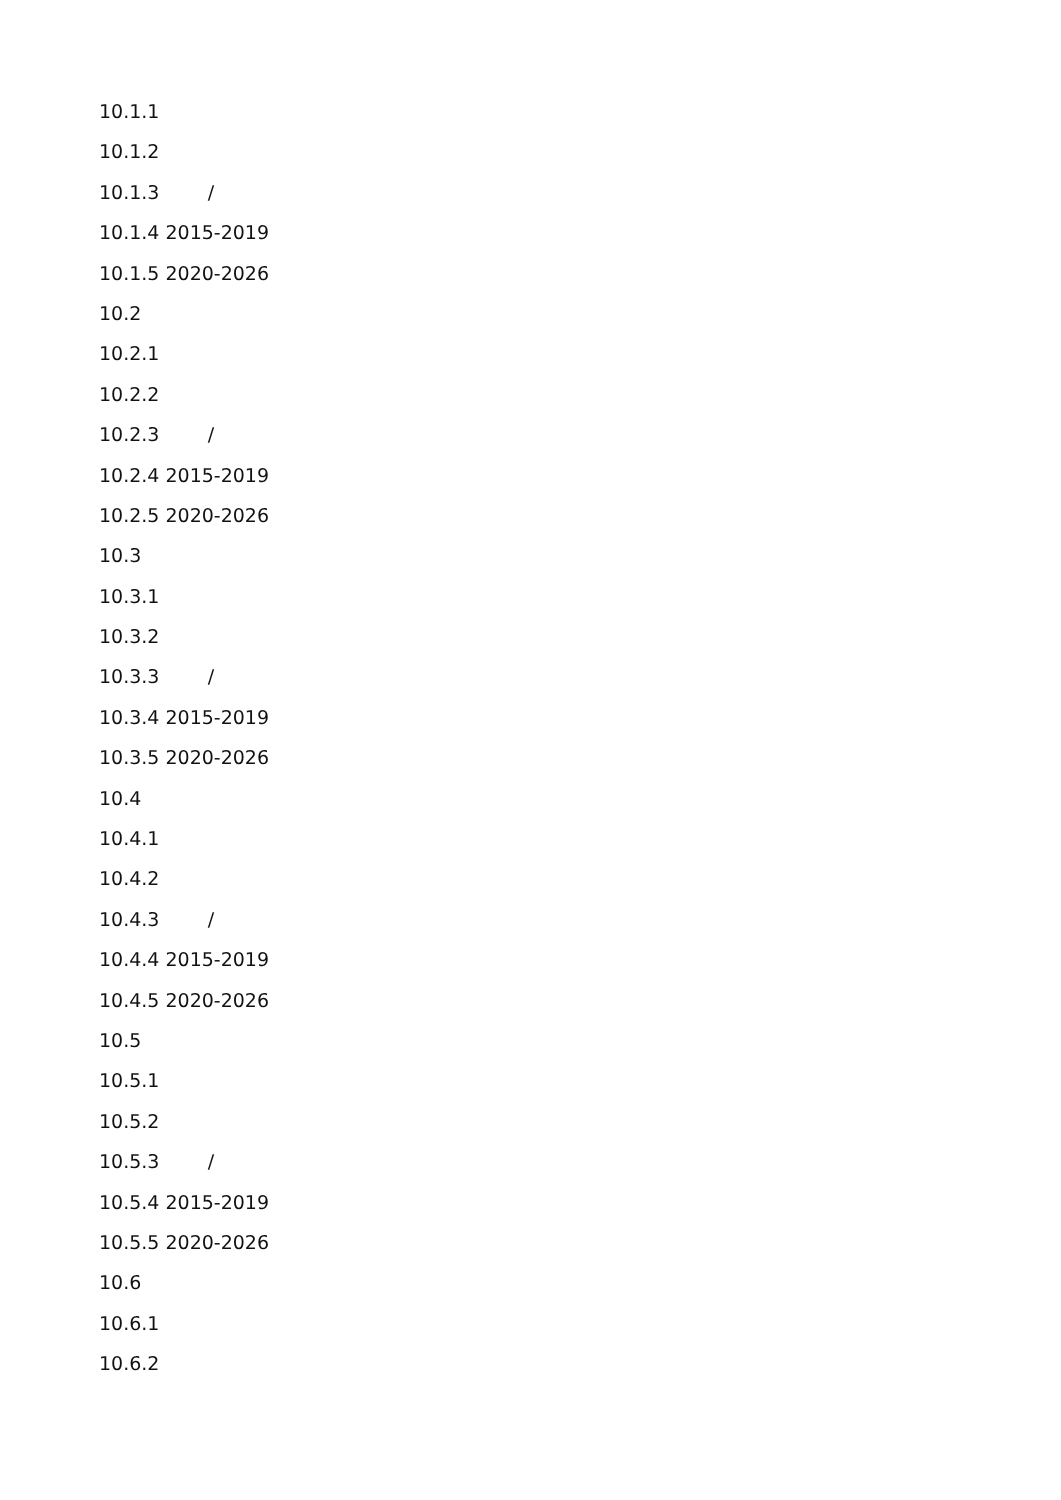10.1.1
10.1.2
10.1.3 /
10.1.4 2015-2019
10.1.5 2020-2026
10.2
10.2.1
10.2.2
10.2.3 /
10.2.4 2015-2019
10.2.5 2020-2026
10.3
10.3.1
10.3.2
10.3.3 /
10.3.4 2015-2019
10.3.5 2020-2026
10.4
10.4.1
10.4.2
10.4.3 /
10.4.4 2015-2019
10.4.5 2020-2026
10.5
10.5.1
10.5.2
10.5.3 /
10.5.4 2015-2019
10.5.5 2020-2026
10.6
10.6.1
10.6.2